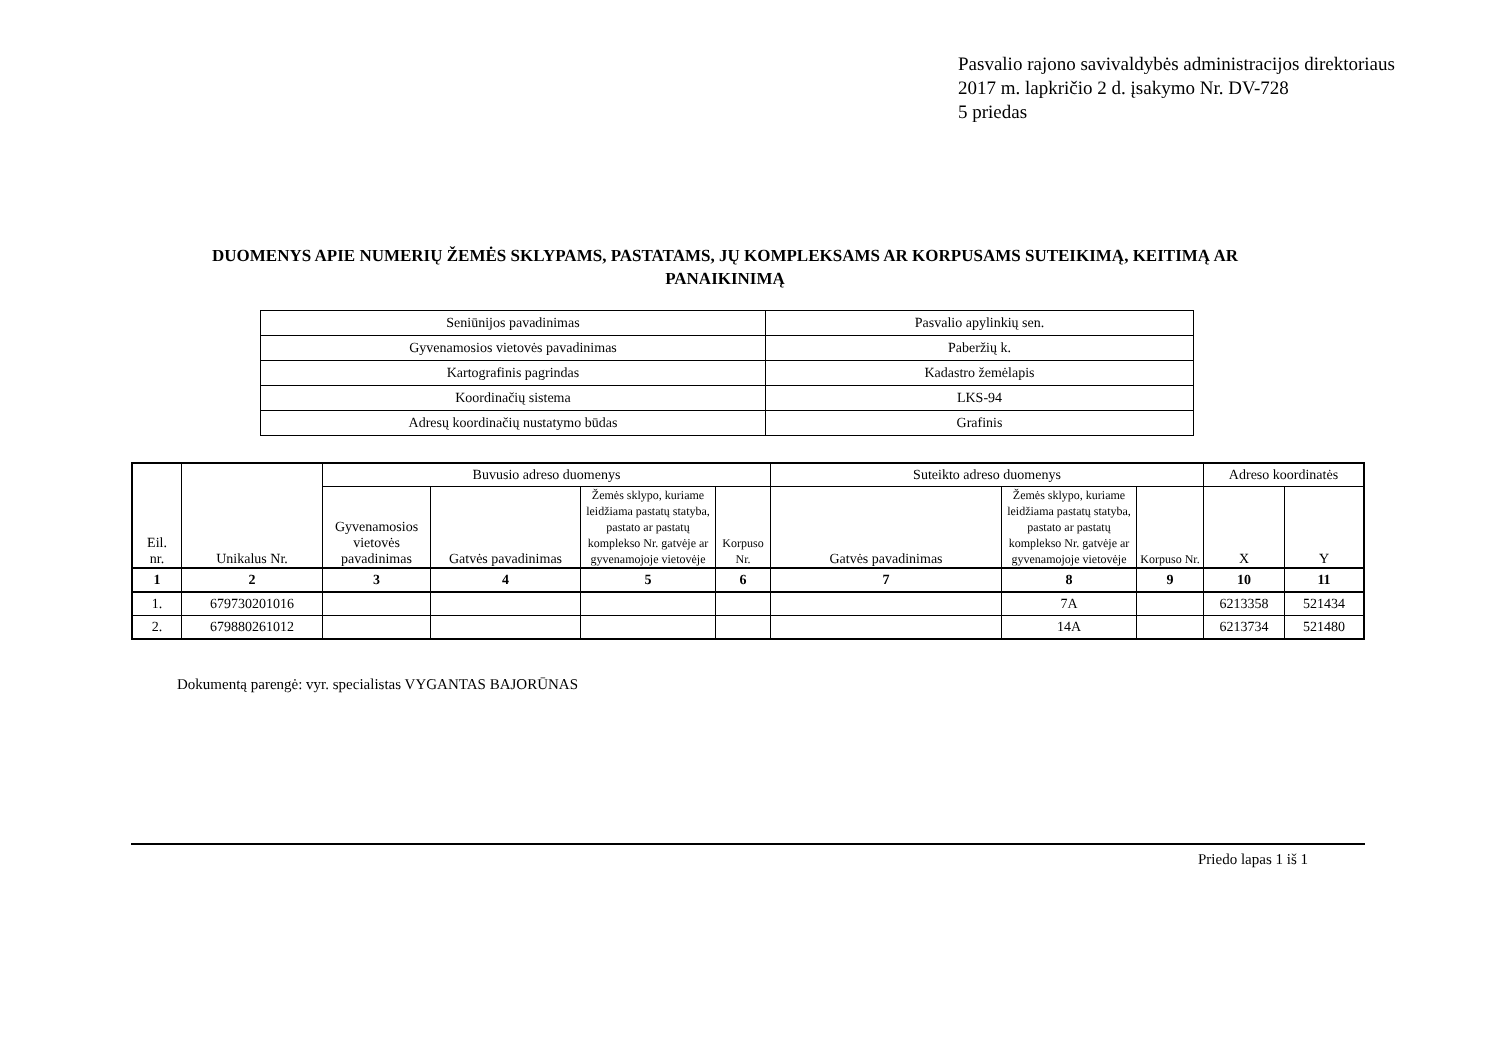Pasvalio rajono savivaldybės administracijos direktoriaus
2017 m. lapkričio 2 d. įsakymo Nr. DV-728
5 priedas
DUOMENYS APIE NUMERIŲ ŽEMĖS SKLYPAMS, PASTATAMS, JŲ KOMPLEKSAMS AR KORPUSAMS SUTEIKIMĄ, KEITIMĄ AR PANAIKINIMĄ
| Seniūnijos pavadinimas | Pasvalio apylinkių sen. |
| Gyvenamosios vietovės pavadinimas | Paberžių k. |
| Kartografinis pagrindas | Kadastro žemėlapis |
| Koordinačių sistema | LKS-94 |
| Adresų koordinačių nustatymo būdas | Grafinis |
| Eil. nr. | Unikalus Nr. | Buvusio adreso duomenys | | | | Suteikto adreso duomenys | | | Adreso koordinatės | |
| --- | --- | --- | --- | --- | --- | --- | --- | --- | --- | --- |
| | | Gyvenamosios vietovės pavadinimas | Gatvės pavadinimas | Žemės sklypo, kuriame leidžiama pastatų statyba, pastato ar pastatų komplekso Nr. gatvėje ar gyvenamojoje vietovėje | Korpuso Nr. | Gatvės pavadinimas | Žemės sklypo, kuriame leidžiama pastatų statyba, pastato ar pastatų komplekso Nr. gatvėje ar gyvenamojoje vietovėje | Korpuso Nr. | X | Y |
| 1 | 2 | 3 | 4 | 5 | 6 | 7 | 8 | 9 | 10 | 11 |
| 1. | 679730201016 | | | | | | 7A | | 6213358 | 521434 |
| 2. | 679880261012 | | | | | | 14A | | 6213734 | 521480 |
Dokumentą parengė: vyr. specialistas VYGANTAS BAJORŪNAS
Priedo lapas 1 iš 1